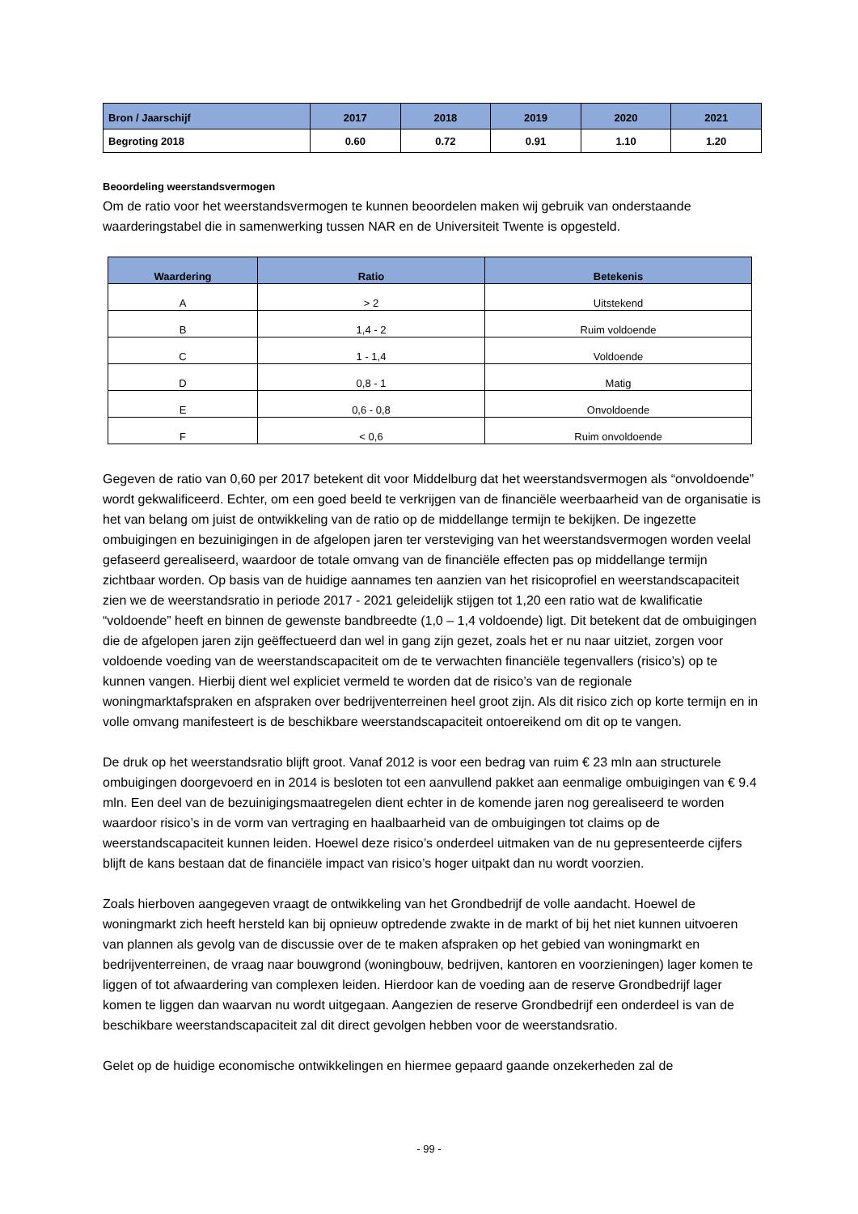| Bron / Jaarschijf | 2017 | 2018 | 2019 | 2020 | 2021 |
| --- | --- | --- | --- | --- | --- |
| Begroting 2018 | 0.60 | 0.72 | 0.91 | 1.10 | 1.20 |
Beoordeling weerstandsvermogen
Om de ratio voor het weerstandsvermogen te kunnen beoordelen maken wij gebruik van onderstaande waarderingstabel die in samenwerking tussen NAR en de Universiteit Twente is opgesteld.
| Waardering | Ratio | Betekenis |
| --- | --- | --- |
| A | > 2 | Uitstekend |
| B | 1,4 - 2 | Ruim voldoende |
| C | 1 - 1,4 | Voldoende |
| D | 0,8 - 1 | Matig |
| E | 0,6 - 0,8 | Onvoldoende |
| F | < 0,6 | Ruim onvoldoende |
Gegeven de ratio van 0,60 per 2017 betekent dit voor Middelburg dat het weerstandsvermogen als “onvoldoende” wordt gekwalificeerd. Echter, om een goed beeld te verkrijgen van de financiële weerbaarheid van de organisatie is het van belang om juist de ontwikkeling van de ratio op de middellange termijn te bekijken. De ingezette ombuigingen en bezuinigingen in de afgelopen jaren ter versteviging van het weerstandsvermogen worden veelal gefaseerd gerealiseerd, waardoor de totale omvang van de financiële effecten pas op middellange termijn zichtbaar worden. Op basis van de huidige aannames ten aanzien van het risicoprofiel en weerstandscapaciteit zien we de weerstandsratio in periode 2017 - 2021 geleidelijk stijgen tot 1,20 een ratio wat de kwalificatie “voldoende” heeft en binnen de gewenste bandbreedte (1,0 – 1,4 voldoende) ligt. Dit betekent dat de ombuigingen die de afgelopen jaren zijn geëffectueerd dan wel in gang zijn gezet, zoals het er nu naar uitziet, zorgen voor voldoende voeding van de weerstandscapaciteit om de te verwachten financiële tegenvallers (risico’s) op te kunnen vangen. Hierbij dient wel expliciet vermeld te worden dat de risico’s van de regionale woningmarktafspraken en afspraken over bedrijventerreinen heel groot zijn. Als dit risico zich op korte termijn en in volle omvang manifesteert is de beschikbare weerstandscapaciteit ontoereikend om dit op te vangen.
De druk op het weerstandsratio blijft groot. Vanaf 2012 is voor een bedrag van ruim € 23 mln aan structurele ombuigingen doorgevoerd en in 2014 is besloten tot een aanvullend pakket aan eenmalige ombuigingen van € 9.4 mln. Een deel van de bezuinigingsmaatregelen dient echter in de komende jaren nog gerealiseerd te worden waardoor risico’s in de vorm van vertraging en haalbaarheid van de ombuigingen tot claims op de weerstandscapaciteit kunnen leiden. Hoewel deze risico’s onderdeel uitmaken van de nu gepresenteerde cijfers blijft de kans bestaan dat de financiële impact van risico’s hoger uitpakt dan nu wordt voorzien.
Zoals hierboven aangegeven vraagt de ontwikkeling van het Grondbedrijf de volle aandacht. Hoewel de woningmarkt zich heeft hersteld kan bij opnieuw optredende zwakte in de markt of bij het niet kunnen uitvoeren van plannen als gevolg van de discussie over de te maken afspraken op het gebied van woningmarkt en bedrijventerreinen, de vraag naar bouwgrond (woningbouw, bedrijven, kantoren en voorzieningen) lager komen te liggen of tot afwaardering van complexen leiden. Hierdoor kan de voeding aan de reserve Grondbedrijf lager komen te liggen dan waarvan nu wordt uitgegaan. Aangezien de reserve Grondbedrijf een onderdeel is van de beschikbare weerstandscapaciteit zal dit direct gevolgen hebben voor de weerstandsratio.
Gelet op de huidige economische ontwikkelingen en hiermee gepaard gaande onzekerheden zal de
- 99 -